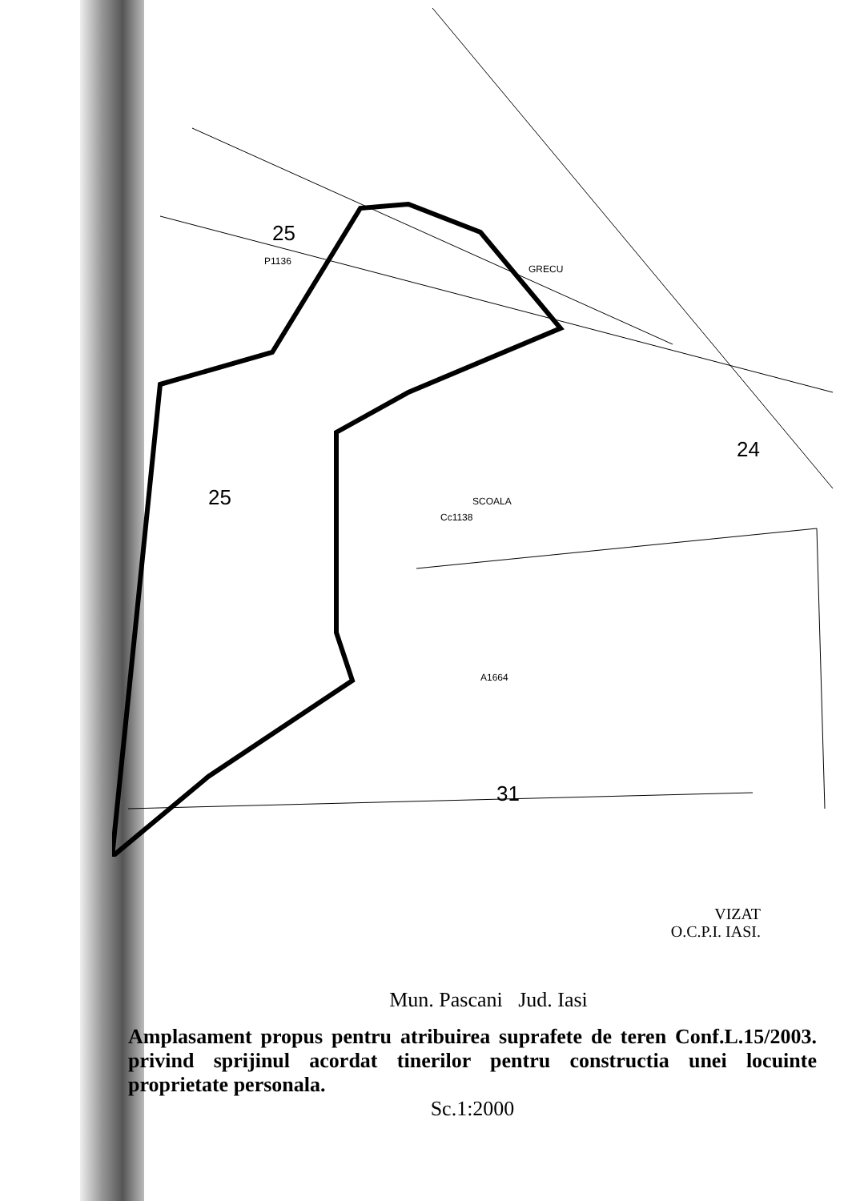25
P1136
25
Cc1138
SCOALA
24
31
GRECU
A1664
VIZAT
O.C.P.I. IASI.
Mun. Pascani Jud. Iasi
Amplasament propus pentru atribuirea suprafete de teren Conf.L.15/2003. privind sprijinul acordat tinerilor pentru constructia unei locuinte proprietate personala.
Sc.1:2000